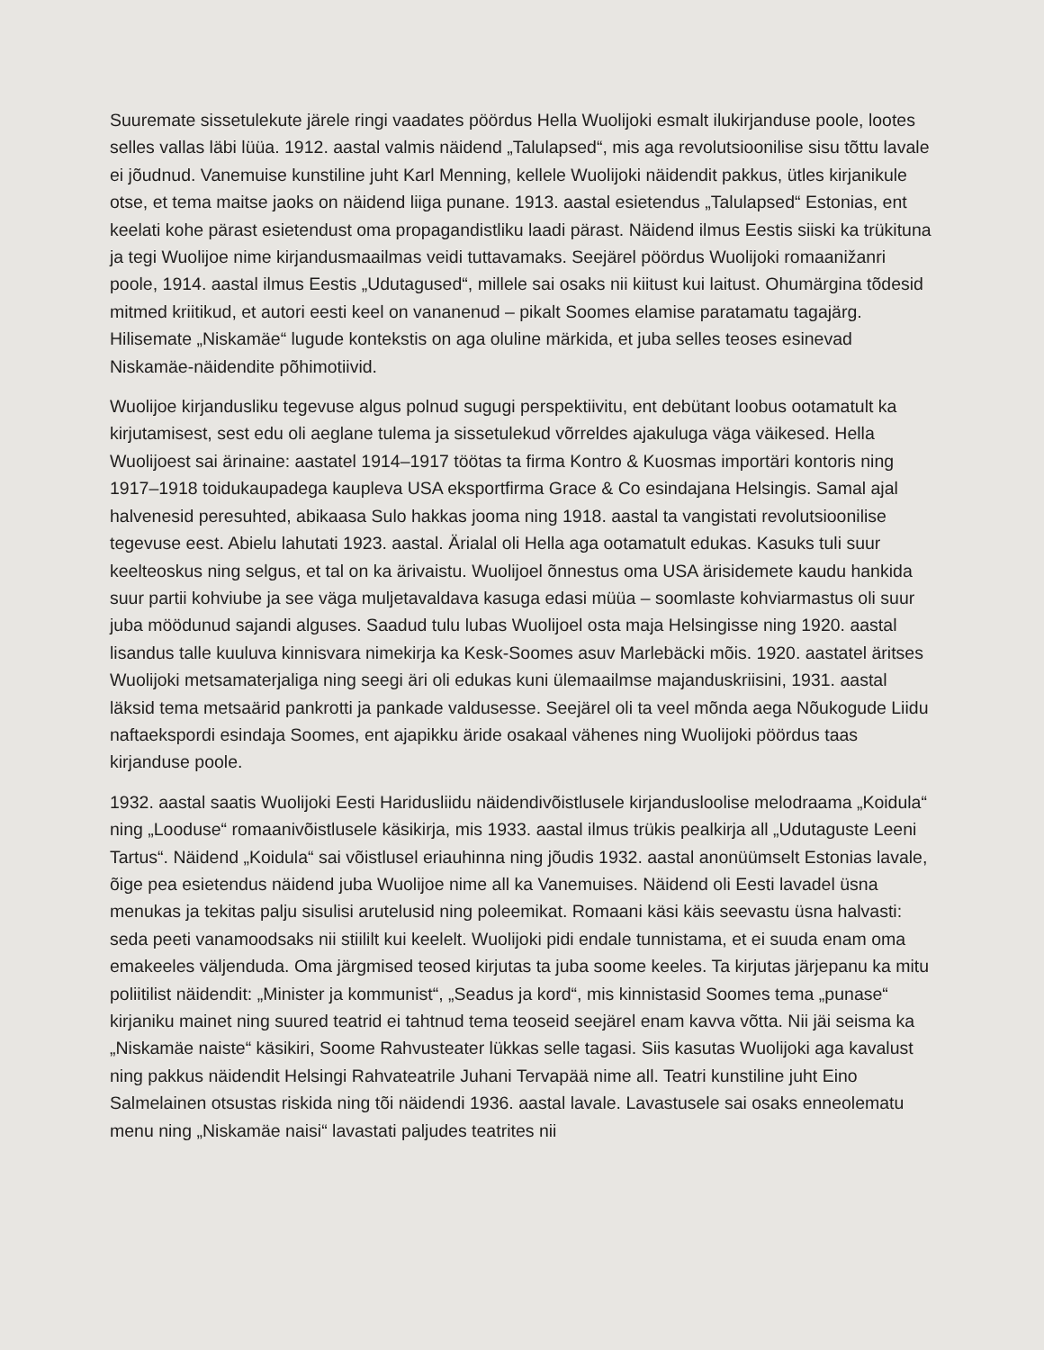Suuremate sissetulekute järele ringi vaadates pöördus Hella Wuolijoki esmalt ilukirjanduse poole, lootes selles vallas läbi lüüa. 1912. aastal valmis näidend „Talulapsed“, mis aga revo­lutsioonilise sisu tõttu lavale ei jõudnud. Vanemuise kunstiline juht Karl Menning, kellele Wuolijoki näidendit pakkus, ütles kirjanikule otse, et tema maitse jaoks on näidend liiga punane. 1913. aastal esietendus „Talulapsed“ Estonias, ent keelati kohe pärast esietendust oma propagandistliku laadi pärast. Näidend ilmus Eestis siiski ka trükituna ja tegi Wuolijoe nime kirjandusmaailmas veidi tuttavamaks. Seejärel pöördus Wuolijoki romaanižanri poole, 1914. aastal ilmus Eestis „Udutagused“, millele sai osaks nii kiitust kui laitust. Ohumärgina tõdesid mitmed kriitikud, et autori eesti keel on vananenud – pikalt Soomes elamise paratamatu taga­järg. Hilisemate „Niskamäe“ lugude kontekstis on aga oluline märkida, et juba selles teoses esinevad Niskamäe-näidendite põhimotiivid.
Wuolijoe kirjandusliku tegevuse algus polnud sugugi perspektiivitu, ent debütant loobus oota­matult ka kirjutamisest, sest edu oli aeglane tulema ja sissetulekud võrreldes ajakuluga väga väikesed. Hella Wuolijoest sai ärinaine: aastatel 1914–1917 töötas ta firma Kontro & Kuosmas importäri kontoris ning 1917–1918 toidukaupadega kaupleva USA eksportfirma Grace & Co esindajana Helsingis. Samal ajal halvenesid peresuhted, abikaasa Sulo hakkas jooma ning 1918. aastal ta vangistati revolutsioonilise tegevuse eest. Abielu lahutati 1923. aastal. Ärialal oli Hella aga ootamatult edukas. Kasuks tuli suur keelteoskus ning selgus, et tal on ka ärivaistu. Wuolijoel õnnestus oma USA ärisidemete kaudu hankida suur partii kohviube ja see väga muljetavaldava kasuga edasi müüa – soomlaste kohviarmastus oli suur juba möödunud sajandi alguses. Saadud tulu lubas Wuolijoel osta maja Helsingisse ning 1920. aastal lisandus talle kuuluva kinnisvara nimekirja ka Kesk-Soomes asuv Marlebäcki mõis. 1920. aastatel ärit­ses Wuolijoki metsamaterjaliga ning seegi äri oli edukas kuni ülemaailmse majanduskriisini, 1931. aastal läksid tema metsaärid pankrotti ja pankade valdusesse. Seejärel oli ta veel mõnda aega Nõukogude Liidu naftaekspordi esindaja Soomes, ent ajapikku äride osakaal vähenes ning Wuolijoki pöördus taas kirjanduse poole.
1932. aastal saatis Wuolijoki Eesti Haridusliidu näidendivõistlusele kirjandusloolise melo­draama „Koidula“ ning „Looduse“ romaanivõistlusele käsikirja, mis 1933. aastal ilmus trükis pealkirja all „Udutaguste Leeni Tartus“. Näidend „Koidula“ sai võistlusel eriauhinna ning jõudis 1932. aastal anonüümselt Estonias lavale, õige pea esietendus näidend juba Wuolijoe nime all ka Vanemuises. Näidend oli Eesti lavadel üsna menukas ja tekitas palju sisulisi arutelusid ning poleemikat. Romaani käsi käis seevastu üsna halvasti: seda peeti vanamoodsaks nii stiililt kui keelelt. Wuolijoki pidi endale tunnistama, et ei suuda enam oma emakeeles väljenduda. Oma järgmised teosed kirjutas ta juba soome keeles. Ta kirjutas järjepanu ka mitu poliitilist näidendit: „Minister ja kommunist“, „Seadus ja kord“, mis kinnistasid Soomes tema „punase“ kirjaniku mainet ning suured teatrid ei tahtnud tema teoseid seejärel enam kavva võtta. Nii jäi seisma ka „Niskamäe naiste“ käsikiri, Soome Rahvusteater lükkas selle tagasi. Siis kasutas Wuolijoki aga kavalust ning pakkus näidendit Helsingi Rahvateatrile Juhani Tervapää nime all. Teatri kunstiline juht Eino Salmelainen otsustas riskida ning tõi näidendi 1936. aastal lavale. Lavastusele sai osaks enneolematu menu ning „Niskamäe naisi“ lavastati paljudes teatrites nii